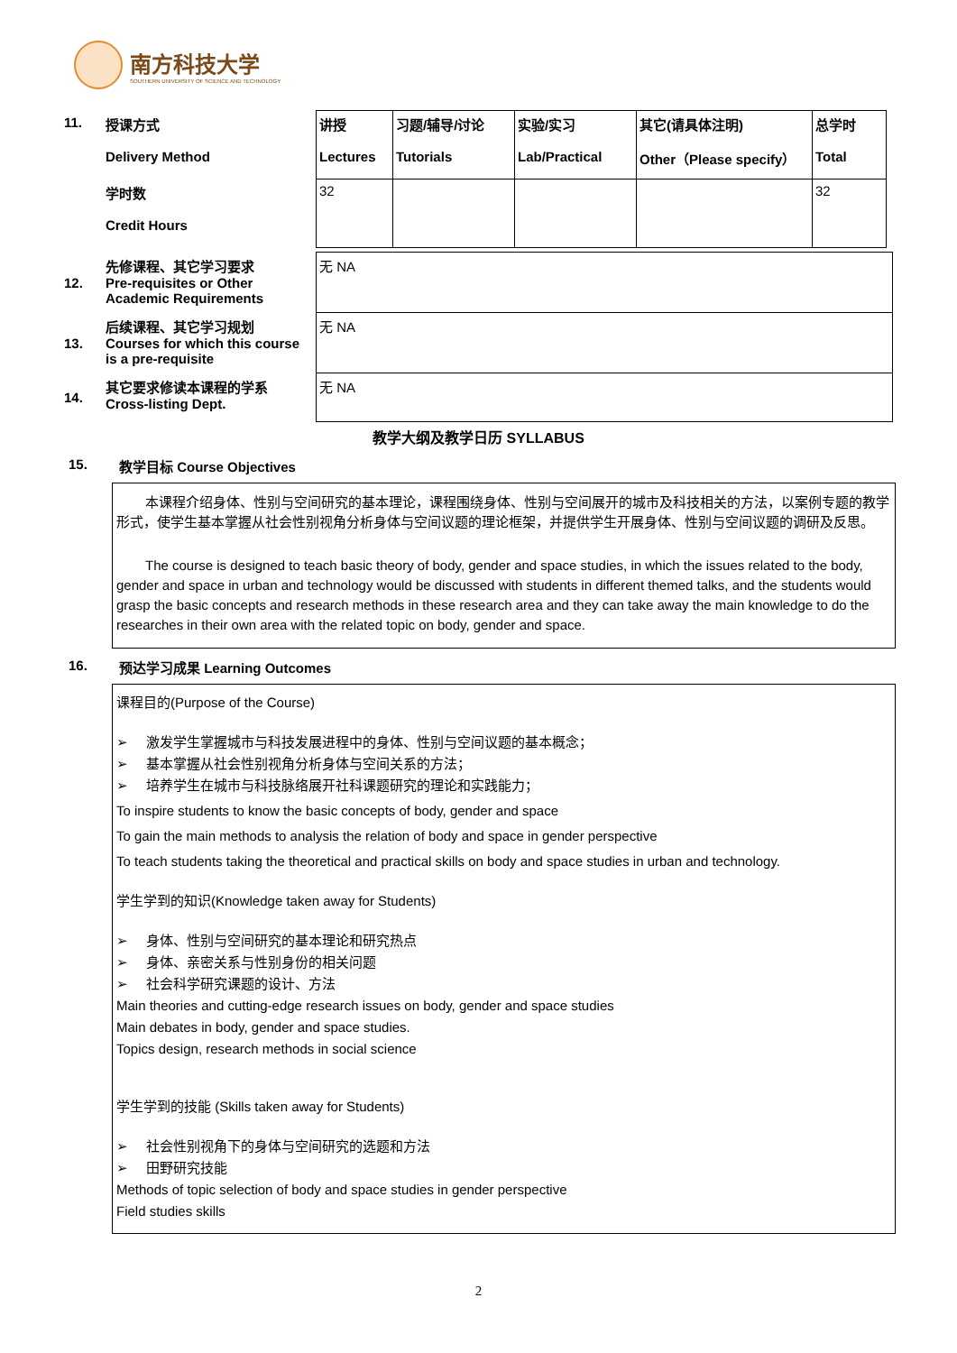南方科技大学
SOUTHERN UNIVERSITY OF SCIENCE AND TECHNOLOGY
| 11. | 授课方式 Delivery Method | 讲授 Lectures | 习题/辅导/讨论 Tutorials | 实验/实习 Lab/Practical | 其它(请具体注明) Other（Please specify） | 总学时 Total |
| | 学时数 Credit Hours | 32 | | | | 32 |
| 12. | 先修课程、其它学习要求 Pre-requisites or Other Academic Requirements | 无 NA |
| 13. | 后续课程、其它学习规划 Courses for which this course is a pre-requisite | 无 NA |
| 14. | 其它要求修读本课程的学系 Cross-listing Dept. | 无 NA |
教学大纲及教学日历 SYLLABUS
15. 教学目标 Course Objectives
本课程介绍身体、性别与空间研究的基本理论，课程围绕身体、性别与空间展开的城市及科技相关的方法，以案例专题的教学形式，使学生基本掌握从社会性别视角分析身体与空间议题的理论框架，并提供学生开展身体、性别与空间议题的调研及反思。
The course is designed to teach basic theory of body, gender and space studies, in which the issues related to the body, gender and space in urban and technology would be discussed with students in different themed talks, and the students would grasp the basic concepts and research methods in these research area and they can take away the main knowledge to do the researches in their own area with the related topic on body, gender and space.
16. 预达学习成果 Learning Outcomes
课程目的(Purpose of the Course)
➢ 激发学生掌握城市与科技发展进程中的身体、性别与空间议题的基本概念；
➢ 基本掌握从社会性别视角分析身体与空间关系的方法；
➢ 培养学生在城市与科技脉络展开社科课题研究的理论和实践能力；
To inspire students to know the basic concepts of body, gender and space
To gain the main methods to analysis the relation of body and space in gender perspective
To teach students taking the theoretical and practical skills on body and space studies in urban and technology.
学生学到的知识(Knowledge taken away for Students)
➢ 身体、性别与空间研究的基本理论和研究热点
➢ 身体、亲密关系与性别身份的相关问题
➢ 社会科学研究课题的设计、方法
Main theories and cutting-edge research issues on body, gender and space studies
Main debates in body, gender and space studies.
Topics design, research methods in social science
学生学到的技能 (Skills taken away for Students)
➢ 社会性别视角下的身体与空间研究的选题和方法
➢ 田野研究技能
Methods of topic selection of body and space studies in gender perspective
Field studies skills
2